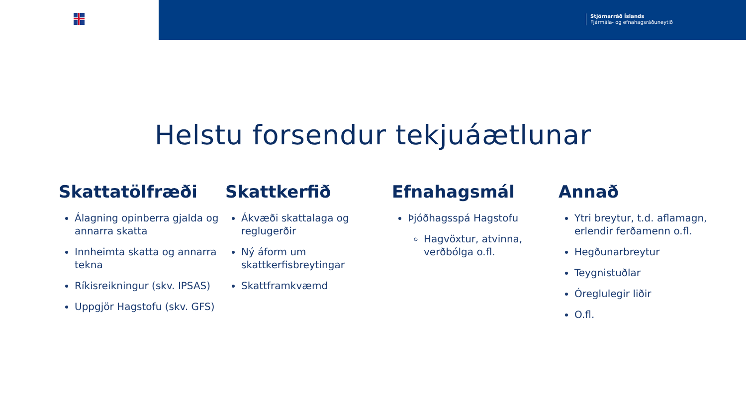Stjórnarráð Íslands
Fjármála- og efnahagsráðuneytið
Helstu forsendur tekjuáætlunar
Skattatölfræði
Álagning opinberra gjalda og annarra skatta
Innheimta skatta og annarra tekna
Ríkisreikningur (skv. IPSAS)
Uppgjör Hagstofu (skv. GFS)
Skattkerfið
Ákvæði skattalaga og reglugerðir
Ný áform um skattkerfisbreytingar
Skattframkvæmd
Efnahagsmál
Þjóðhagsspá Hagstofu
Hagvöxtur, atvinna, verðbólga o.fl.
Annað
Ytri breytur, t.d. aflamagn, erlendir ferðamenn o.fl.
Hegðunarbreytur
Teygnistuðlar
Óreglulegir liðir
O.fl.